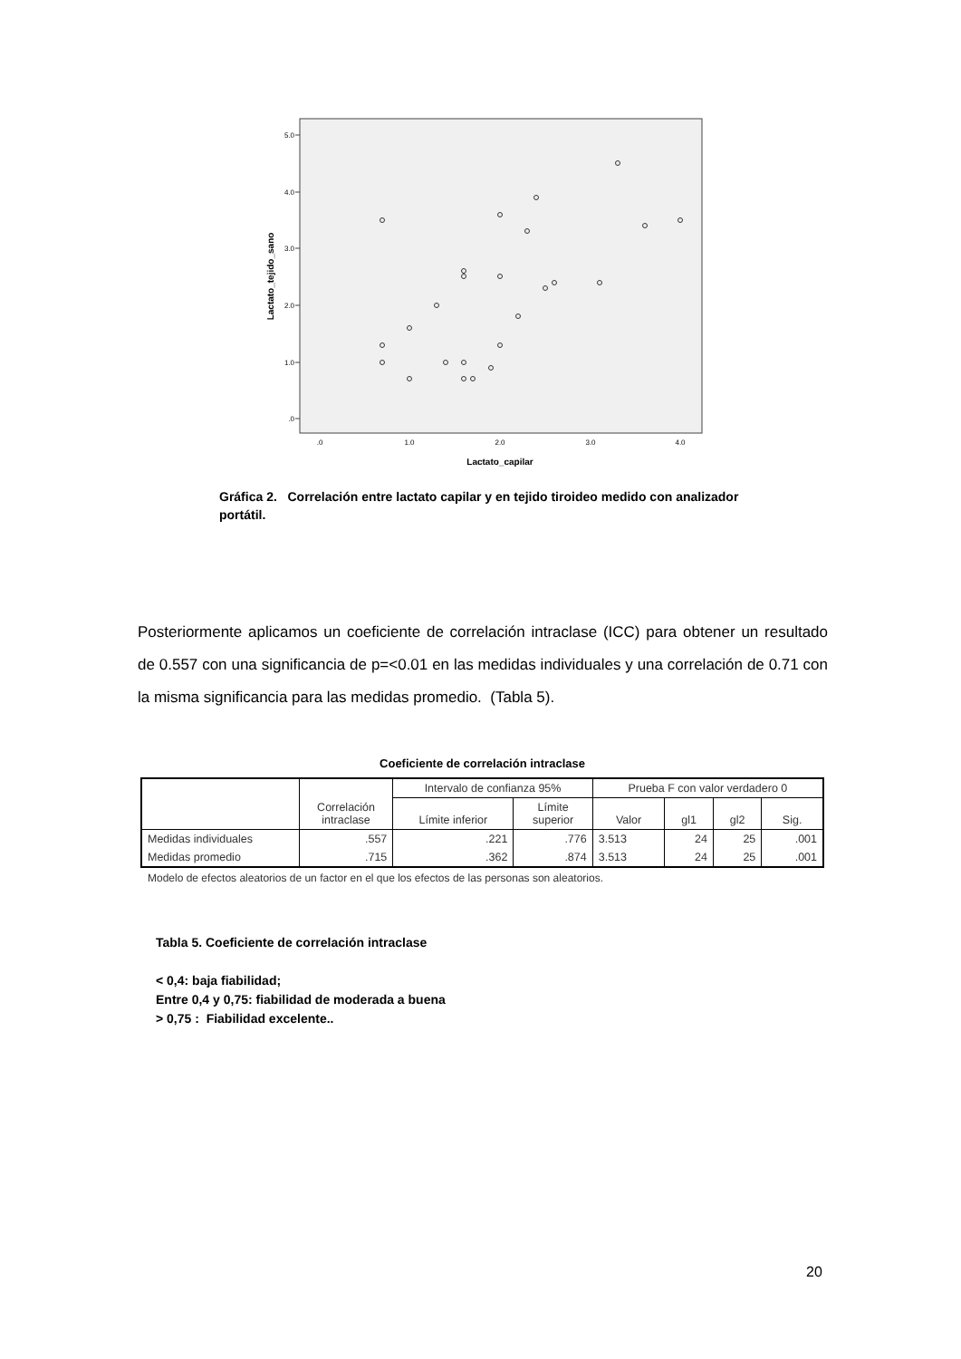5.0
4.0
3.0
2.0
1.0
.0
.0
1.0
2.0
3.0
4.0
Lactato_capilar
Lactato_tejido_sano
Gráfica 2. Correlación entre lactato capilar y en tejido tiroideo medido con analizador portátil.
Posteriormente aplicamos un coeficiente de correlación intraclase (ICC) para obtener un resultado de 0.557 con una significancia de p=<0.01 en las medidas individuales y una correlación de 0.71 con la misma significancia para las medidas promedio. (Tabla 5).
Coeficiente de correlación intraclase
| | Correlación intraclase | Intervalo de confianza 95% | | Prueba F con valor verdadero 0 | | | |
| --- | --- | --- | --- | --- | --- | --- | --- |
| | | Límite inferior | Límite superior | Valor | gl1 | gl2 | Sig. |
| Medidas individuales | .557 | .221 | .776 | 3.513 | 24 | 25 | .001 |
| Medidas promedio | .715 | .362 | .874 | 3.513 | 24 | 25 | .001 |
Modelo de efectos aleatorios de un factor en el que los efectos de las personas son aleatorios.
Tabla 5. Coeficiente de correlación intraclase
< 0,4: baja fiabilidad;
Entre 0,4 y 0,75: fiabilidad de moderada a buena
> 0,75 : Fiabilidad excelente..
20